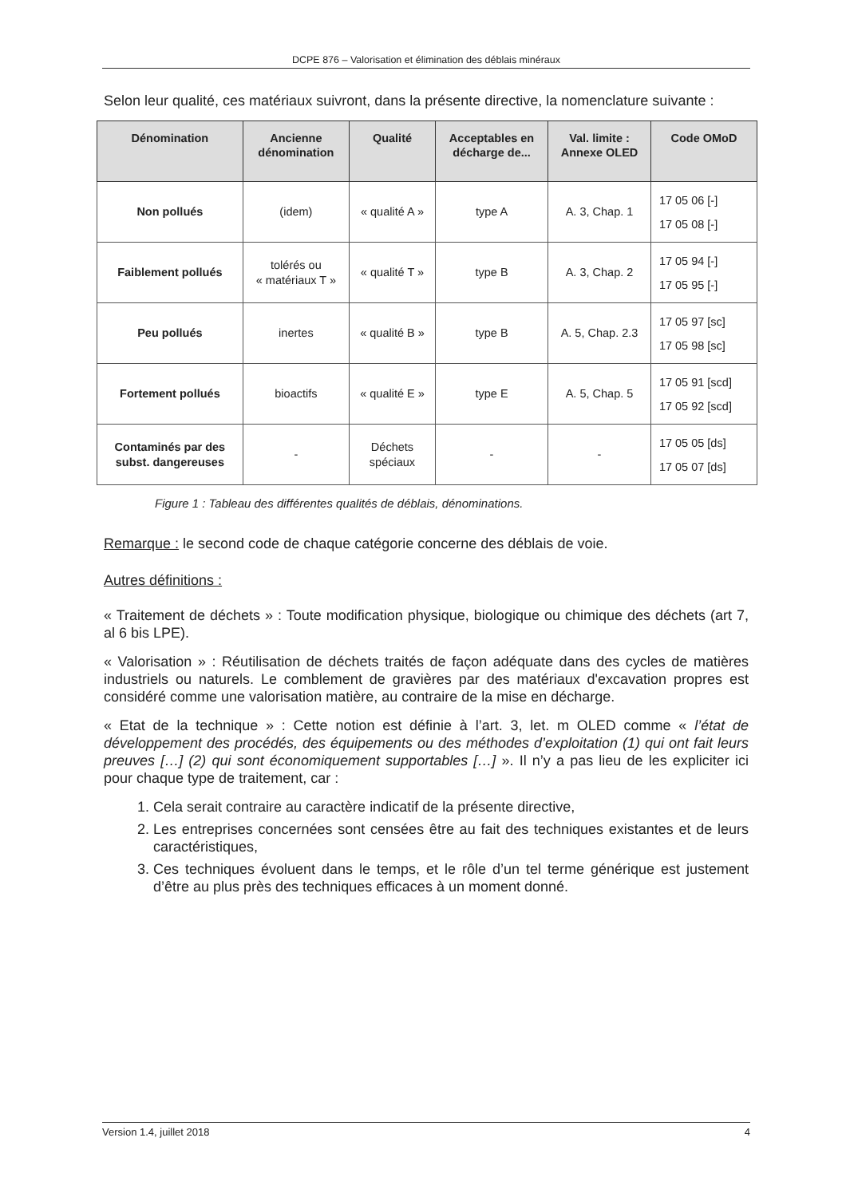DCPE 876 – Valorisation et élimination des déblais minéraux
Selon leur qualité, ces matériaux suivront, dans la présente directive, la nomenclature suivante :
| Dénomination | Ancienne dénomination | Qualité | Acceptables en décharge de... | Val. limite : Annexe OLED | Code OMoD |
| --- | --- | --- | --- | --- | --- |
| Non pollués | (idem) | « qualité A » | type A | A. 3, Chap. 1 | 17 05 06 [-] 17 05 08 [-] |
| Faiblement pollués | tolérés ou « matériaux T » | « qualité T » | type B | A. 3, Chap. 2 | 17 05 94 [-] 17 05 95 [-] |
| Peu pollués | inertes | « qualité B » | type B | A. 5, Chap. 2.3 | 17 05 97 [sc] 17 05 98 [sc] |
| Fortement pollués | bioactifs | « qualité E » | type E | A. 5, Chap. 5 | 17 05 91 [scd] 17 05 92 [scd] |
| Contaminés par des subst. dangereuses | - | Déchets spéciaux | - | - | 17 05 05 [ds] 17 05 07 [ds] |
Figure 1 : Tableau des différentes qualités de déblais, dénominations.
Remarque : le second code de chaque catégorie concerne des déblais de voie.
Autres définitions :
« Traitement de déchets » : Toute modification physique, biologique ou chimique des déchets (art 7, al 6 bis LPE).
« Valorisation » : Réutilisation de déchets traités de façon adéquate dans des cycles de matières industriels ou naturels. Le comblement de gravières par des matériaux d'excavation propres est considéré comme une valorisation matière, au contraire de la mise en décharge.
« Etat de la technique » : Cette notion est définie à l’art. 3, let. m OLED comme « l’état de développement des procédés, des équipements ou des méthodes d’exploitation (1) qui ont fait leurs preuves […] (2) qui sont économiquement supportables […] ». Il n’y a pas lieu de les expliciter ici pour chaque type de traitement, car :
1. Cela serait contraire au caractère indicatif de la présente directive,
2. Les entreprises concernées sont censées être au fait des techniques existantes et de leurs caractéristiques,
3. Ces techniques évoluent dans le temps, et le rôle d’un tel terme générique est justement d’être au plus près des techniques efficaces à un moment donné.
Version 1.4, juillet 2018 4